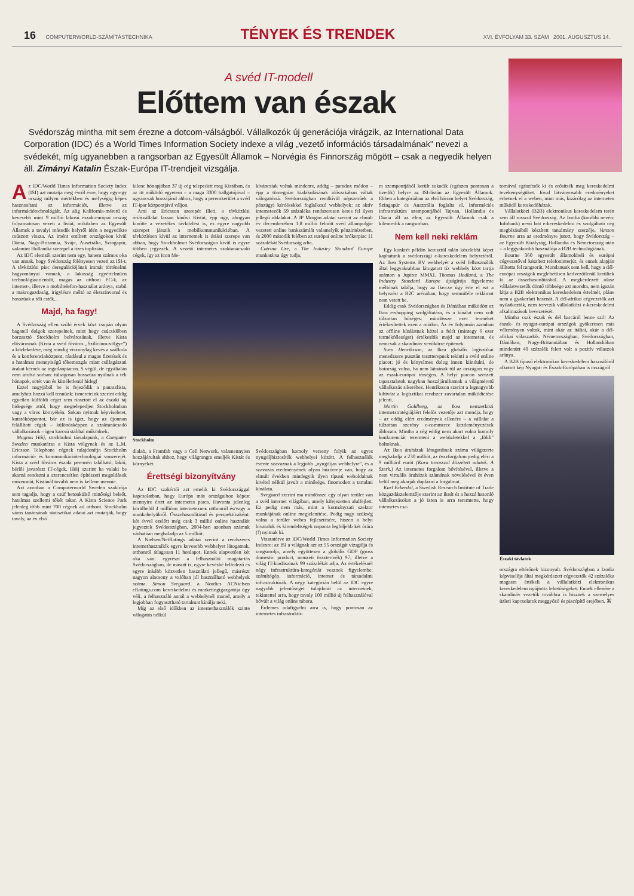16 COMPUTERWORLD-SZÁMÍTÁSTECHNIKA TÉNYEK ÉS TRENDEK XVI. ÉVFOLYAM 33. SZÁM 2001. AUGUSZTUS 14.
A svéd IT-modell
Előttem van észak
Svédország mintha mit sem érezne a dotcom-válságból. Vállalkozók új generációja virágzik, az International Data Corporation (IDC) és a World Times Information Society indexe a világ „vezető információs társadalmának" nevezi a svédekét, míg ugyanebben a rangsorban az Egyesült Államok – Norvégia és Finnország mögött – csak a negyedik helyen áll. Zimányi Katalin Észak-Európa IT-trendjeit vizsgálja.
Az IDC/World Times Information Society Index (ISI) azt mutatja meg évről évre, hogy egy-egy ország milyen mértékben és mélységig képes hasznosítani az információt, illetve az információtechnológiát. Az alig Kalifornia-méretű és kevesebb mint 9 millió lakosú észak-európai ország folyamatosan vezeti a listát, miközben az Egyesült Államok a tavalyi második helyről idén a negyedikre csúszott vissza. Az imént említett országokon kívül Dánia, Nagy-Britannia, Svájc, Ausztrália, Szingapúr, valamint Hollandia szerepel a tízes toplistán.
Az IDC elemzői szerint nem egy, hanem számos oka van annak, hogy Svédország fölényesen vezeti az ISI-t. A távközlési piac dereguláci­ójának immár történelmi hagyományai vannak, a lakosság egyértelműen technológiaorientált, magas az otthoni PC-k, az internet-, illetve a mobiltelefon-használat aránya, stabil a makrogazdaság, irigylésre méltó az életszínvonal és hosszúak a téli esték...
Majd, ha fagy!
A Svédország ellen szóló érvek közt csupán olyan bagatell dolgok szerepelnek, mint hogy csúcsidőben borzasztó Stockholm belvárosának, illetve Kista elővárosnak (Kista a svéd főváros „Szilícium-völgye") a közlekedése, még mindig viszonylag kevés a szálloda és a konferenciaközpont, ráadásul a magas fizetések és a hatalmas mennyiségű tőkemozgás miatt csillagászati árakat kérnek az ingatlanpiacon. S végül, de egyáltalán nem utolsó sorban: túlságosan hosszúra nyúlnak a téli hónapok, sötét van és kíméletlenül hideg!
Ezzel nagyjából be is fejeződik a panaszlista, amelyhez hozzá kell tennünk: ismereteink szerint eddig egyetlen külföldi céget sem riasztott el az északi táj hidegsége attól, hogy megtelepedjen Stockholmban vagy a város környékén. Sokan nyitnak képviseletet, kutatóközpontot, bár az is igaz, hogy az újonnan felállított cégek – különösképpen a szaktanácsadó vállalkozások – igen karcsú stábbal működnek.
Magnus Höij, stockholmi társalapunk, a Computer Sweden munkatársa a Kista völgynek és az L.M. Ericsson Telephone cégnek tulajdonítja Stockholm információ- és kommunikációtechnológiai vonzerejét. Kista a svéd főváros északi peremén található; lakói, bérlői javarészt IT-cégek. Höij szerint ha valaki be akarná rendezni a szerencsétlen építészeti megoldások múzeumát, Kistánál tovább nem is kellene mennie.
Azt azonban a Computerworld Sweden szakírója sem tagadja, hogy a csúf betonkülső minőségi belsőt, hatalmas szellemi tőkét takar. A Kista Science Park jelenleg több mint 700 cégnek ad otthont. Stockholm város tanácsának statisztikai adatai azt mutatják, hogy tavaly, az év első
kilenc hónapjában 37 új cég telepedett meg Kistában, és az itt működő egyetem – a maga 3300 hallgatójával – ugyancsak hozzájárul ahhoz, hogy a peremkerület a svéd IT-ipar központjává váljon.
Ami az Ericsson szerepét illeti, a távközlési óriásvállalat lassan kinővi Kistát, épp úgy, ahogyan kinőtte a vezetékes távközlést is, és egyre nagyobb szerepet játszik a mobilkommunikációban. A távközlésen kívül az internetnek is óriási szerepe van abban, hogy Stockholmot Svédországon kívül is egyre többen jegyzzék. A vezető internetes szaktanácsadó cégek, így az Icon Me-
kíváncsiak voltak mindenre, addig – paradox módon – épp a tömegpiac kialakulásának időszakában váltak válogatóssá. Svédországban rendkívül népszerűek a pénzügyi kérdésekkel foglalkozó webhelyek: az aktív internetezők 59 százaléka rendszeresen keres fel ilyen jellegű oldalakat. A JP Morgan adatai szerint az elmúlt év decemberében 1,8 millió felnőtt svéd állampolgár vezetett online bankszámlát valamelyik pénzintézetben, és 2000 második felében az európai online brókerpiac 11 százalékát Svédország adta.
Catrina Ure, a The Industry Standard Europe munkatársa úgy tudja,
Stockholm
dialab, a Framfab vagy a Cell Network, valamennyien hozzájárultak ahhoz, hogy világrangra emeljék Kistát és környékét.
Érettségi bizonyítvány
Az IDC szakértői azt emelik ki Svédországgal kapcsolatban, hogy Európa más országaihoz képest mennyire érett az internetes piaca. Havonta jelenleg körülbelül 4 millióan internetezneк otthonról és/vagy a munkahelyükről. Összehasonlításul és perspektívaként: két évvel ezelőtt még csak 3 millió online használót jegyeztek Svédországban, 2004-ben azonban számuk várhatóan meghaladja az 5 milliót.
A Nielsen/NetRatings adatai szerint a rendszeres internethasználók egyre kevesebb webhelyet látogatnak, otthonról átlagosan 11 honlapot. Ennek alapvetően két oka van: egyrészt a felhasználói magatartás Svédországban, de másutt is, egyre kevésbé felfedező és egyre inkább közvetlen használati jellegű, másrészt nagyon alacsony a valóban jól használható webhelyek száma. Simon Svegaard, a Nordics ACNielsen eRatings.com kereskedelmi és marketingigazgatója úgy véli, a felhasználó annál a webhelynél marad, amely a legjobban fogyasztható tartalmat kínálja neki.
Míg az első időkben az internethasználók szinte válogatás nélkül
Svédországban komoly verseny folyik az egyes nyugdíjbiztosítók webhelyei között. A felhasználók évente szavaznak a legjobb „nyugdíjas webhelyre", és a szavazás eredményének olyan húzóereje van, hogy az elmúlt években mindegyik ilyen típusú weboldalnak kivétel nélkül javult a minősége, finomodott a tartalmi kínálata.
Svegaard szerint ma mindössze egy olyan terület van a svéd internet világában, amely kifejezetten alulfejlett. Ez pedig nem más, mint a kormányzati szektor munkájának online megjelenítése. Pedig nagy szükség volna a terület webes fejlesztésére, hiszen a helyi hivatalok és kirendeltségek naponta legfeljebb két órára (!) nyitnak ki.
Visszatérve az IDC/World Times Information Society Indexre: az ISI a világnak azt az 55 országát vizsgálja és rangsorolja, amely együttesen a globális GDP (gross domestic product, nemzeti össztermék) 97, illetve a világ IT-kiadásainak 99 százalékát adja. Az értékelésnél négy infrastruktúra-kategóriát vesznek figyelembe: számítógép, információ, internet és társadalmi infrastruktúrák. A négy kategórián belül az IDC egyre nagyobb jelentőséget tulajdonít az internetnek, tekintettel arra, hogy tavaly 100 millió új felhasználóval bővült a világ online tábora.
Érdemes odafigyelni arra is, hogy pontosan az internetes infrastruktú-
ra szempontjából került sokadik (egészen pontosan a tizedik) helyre az ISI-listán az Egyesült Államok. Ebben a kategóriában az első három helyet Svédország, Szingapúr és Ausztrália foglalta el. Információs infrastruktúra szempontjából Tajvan, Hollandia és Dánia áll az élen; az Egyesült Államok csak a kilencedik a rangsorban.
Nem kell neki reklám
Egy konkrét példán keresztül talán közelebbi képet kaphatunk a svédországi e-kereskedelem helyzetéről. Az Ikea Systems BV webhelyét a svéd felhasználók által leggyakrabban látogatott tíz webhely közt tartja számon a Jupiter MMXI. Thomas Hedlund, a The Industry Standard Europe újságírója figyelemre méltónak találja, hogy az Ikea.se úgy érte el ezt a helyezést a B2C arénában, hogy semmiféle reklámot nem vetett be.
Eddig csak Svédországban és Dániában működött az Ikea e-shopping szolgáltatása, és a kínálat nem volt túlzottan bőséges: mindössze ezer terméket értékesítettek ezen a módon. Az év folyamán azonban az offline kínálatnak közel a felét (mintegy 6 ezer termékféleséget) értékesítik majd az interneten, és nemcsak a skandináv vevőkörre építenek.
Sven Henriksson, az Ikea globális logisztikai menedzsere pusztán tesztterepnek tekinti a svéd online piacot: jó és kényelmes dolog innen kiindulni, de botorság volna, ha nem látnának túl az országon vagy az észak-európai térségen. A helyi piacon szerzett tapasztalatok nagyban hozzájárulhatnak a világméretű vállalkozás sikeréhez. Henriksson szerint a legnagyobb kihívást a logisztikai rendszer zavartalan működtetése jelenti.
Martin Goldberg, az Ikea nemzetközi internetstratégiájáért felelős vezetője azt mondja, hogy – az eddig elért eredmények ellenére – a vállalat a túlzottan szerény e-commerce kezdeményezések áldozata. Mintha a cég eddig nem akart volna komoly konkurenciát teremteni a webüzletekkel a „földi" boltoknak.
Az Ikea áruházak látogatóinak száma világszerte meghaladja a 230 milliót, az összforgalom pedig eléri a 9 milliárd eurót (Korа tavasszal közzétett adatok. A Szerk.) Az internetes forgalom bővítésével, illetve a nem virtuális áruházak számának növelésével öt éven belül meg akarják duplázni a forgalmat.
Karl Eckerdal, a Swedish Research Institute of Trade közgazdászelemzője szerint az Ikeát és a hozzá hasonló vállalkozásokat a jó Isten is arra teremtette, hogy internetes csa-
tornával egészítsék ki és erősítsék meg kereskedelmi tevékenységüket. Jóval látványosabb eredményeket érhetnek el a weben, mint más, kizárólag az interneten működő kereskedőházak.
Vállalatközi (B2B) elektronikus kereskedelem terén sem áll rosszul Svédország. Az Izodia (korábbi nevén: Infobank) nevű brit e-kereskedelmi és szolgáltató cég megbízásából készített tanulmány szerzője, Vanson Bourne arra az eredményre jutott, hogy Svédország – az Egyesült Királyság, Hollandia és Németország után – a leggyakoribb használója a B2B technológiának.
Bourne 360 egyesült államokbeli és európai cégvezetővel készített telefoninterjút, és ennek alapján állította fel rangsorát. Mondanunk sem kell, hogy a dél-európai országok meglehetősen kedvezőtlenül kerültek ki az összehasonlításból. A megkérdezett olasz vállalatvezetők döntő többsége azt mondta, nem igazán látja a B2B elektronikus kereskedelem értelmét, pláne nem a gyakorlati hasznát. A dél-afrikai cégvezetők azt nyilatkozták, nem tervezik vállalatközi e-kereskedelmi alkalmazások bevezetését.
Mintha csak észak és dél harcáról lenne szó! Az észak- és nyugat-európai országok gyökeresen más véleményen voltak, mint akár az itáliai, akár a dél-afrikai válaszadók. Németországban, Svédországban, Dániában, Nagy-Britanniában és Hollandiában mindenütt 40 százalék felett volt a pozitív válaszok aránya.
A B2B típusú elektronikus kereskedelem használóról alkotott kép Nyugat- és Észak-Európában is országról
Északi távlatok
országra eltérőnek bizonyult. Svédországban a Izodia képviselője által megkérdezett cégvezetők 42 százaléka magasra értékeli a vállalatközi elektronikus kereskedelem nyújtotta lehetőségeket. Ennek ellenére a skandináv vezetők továbbra is hisznek a személyes üzleti kapcsolatok meggyőző és piacépítő erejében. ⌘